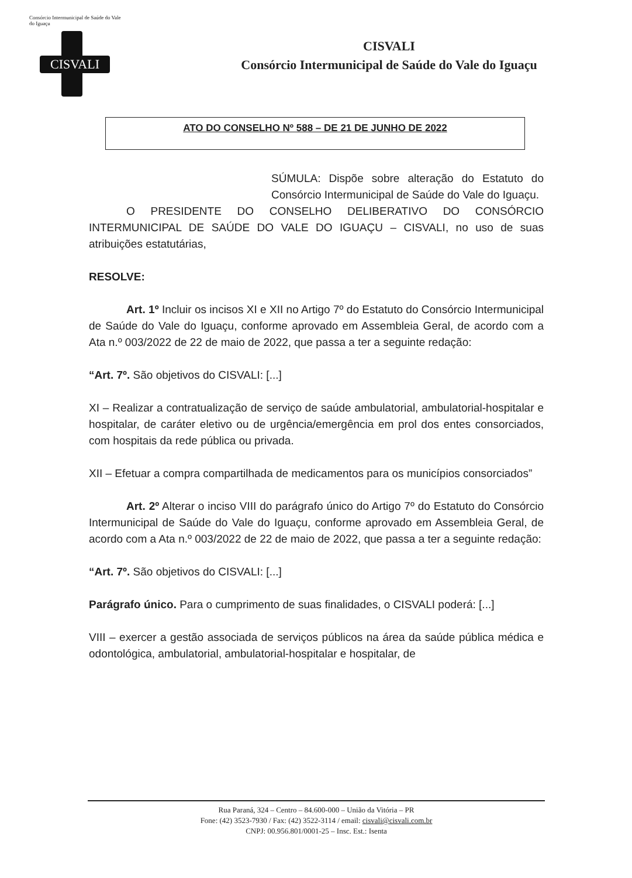Consórcio Intermunicipal de Saúde do Vale do Iguaçu
CISVALI
CISVALI
Consórcio Intermunicipal de Saúde do Vale do Iguaçu
ATO DO CONSELHO Nº 588 – DE 21 DE JUNHO DE 2022
SÚMULA: Dispõe sobre alteração do Estatuto do Consórcio Intermunicipal de Saúde do Vale do Iguaçu.
O PRESIDENTE DO CONSELHO DELIBERATIVO DO CONSÓRCIO INTERMUNICIPAL DE SAÚDE DO VALE DO IGUAÇU – CISVALI, no uso de suas atribuições estatutárias,
RESOLVE:
Art. 1º Incluir os incisos XI e XII no Artigo 7º do Estatuto do Consórcio Intermunicipal de Saúde do Vale do Iguaçu, conforme aprovado em Assembleia Geral, de acordo com a Ata n.º 003/2022 de 22 de maio de 2022, que passa a ter a seguinte redação:
“Art. 7º. São objetivos do CISVALI: [...]
XI – Realizar a contratualização de serviço de saúde ambulatorial, ambulatorial-hospitalar e hospitalar, de caráter eletivo ou de urgência/emergência em prol dos entes consorciados, com hospitais da rede pública ou privada.
XII – Efetuar a compra compartilhada de medicamentos para os municípios consorciados”
Art. 2º Alterar o inciso VIII do parágrafo único do Artigo 7º do Estatuto do Consórcio Intermunicipal de Saúde do Vale do Iguaçu, conforme aprovado em Assembleia Geral, de acordo com a Ata n.º 003/2022 de 22 de maio de 2022, que passa a ter a seguinte redação:
“Art. 7º. São objetivos do CISVALI: [...]
Parágrafo único. Para o cumprimento de suas finalidades, o CISVALI poderá: [...]
VIII – exercer a gestão associada de serviços públicos na área da saúde pública médica e odontológica, ambulatorial, ambulatorial-hospitalar e hospitalar, de
Rua Paraná, 324 – Centro – 84.600-000 – União da Vitória – PR
Fone: (42) 3523-7930 / Fax: (42) 3522-3114 / email: cisvali@cisvali.com.br
CNPJ: 00.956.801/0001-25 – Insc. Est.: Isenta